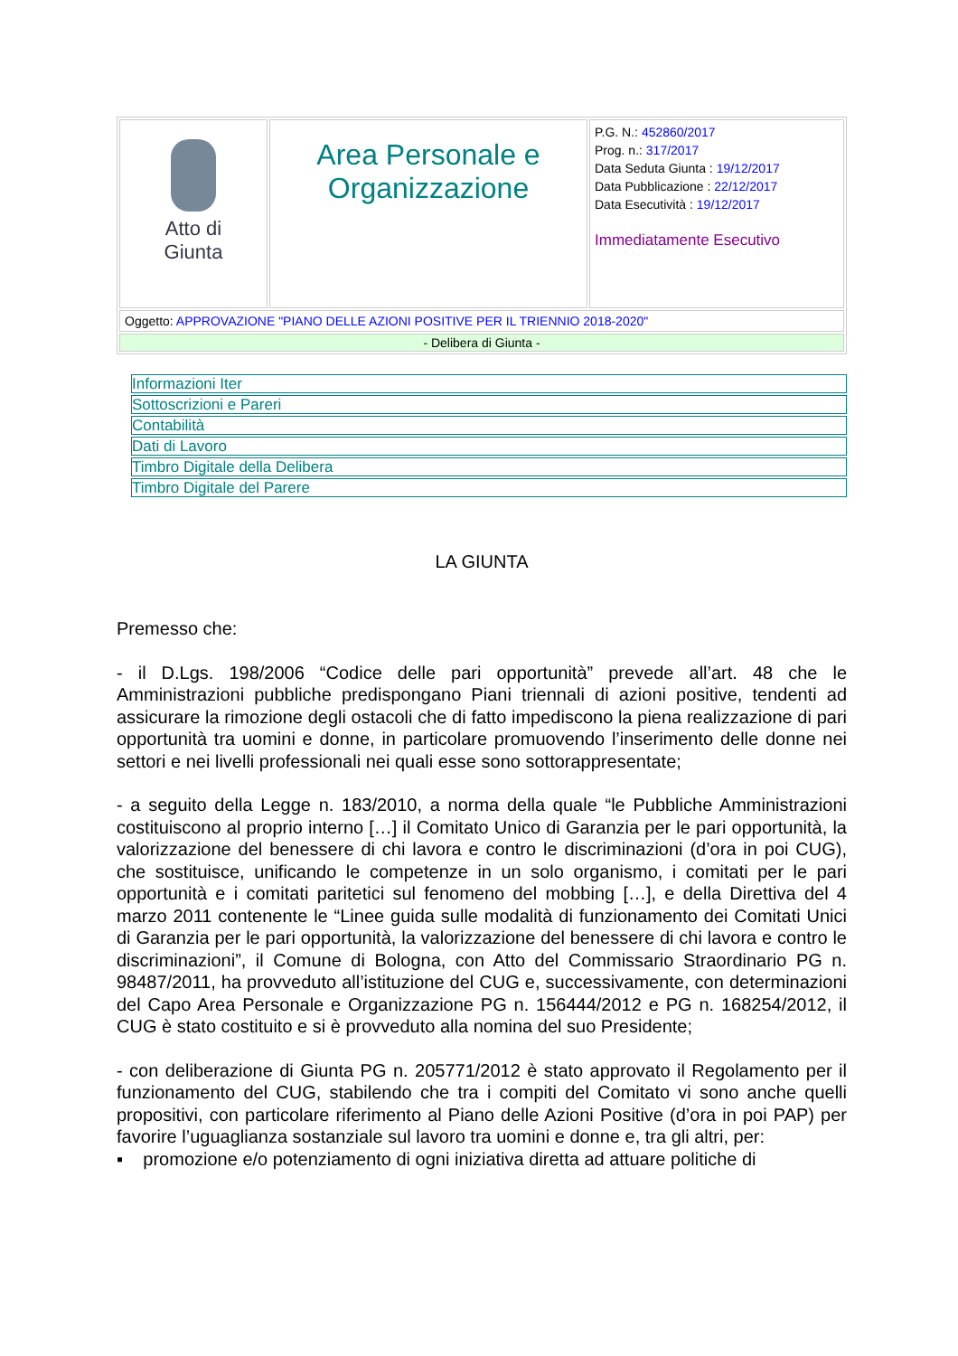| Atto di Giunta | Area Personale e Organizzazione | P.G. N.: 452860/2017 Prog. n.: 317/2017 Data Seduta Giunta : 19/12/2017 Data Pubblicazione : 22/12/2017 Data Esecutività : 19/12/2017 Immediatamente Esecutivo |
| Oggetto: APPROVAZIONE "PIANO DELLE AZIONI POSITIVE PER IL TRIENNIO 2018-2020" | | |
| - Delibera di Giunta - | | |
Informazioni Iter
Sottoscrizioni e Pareri
Contabilità
Dati di Lavoro
Timbro Digitale della Delibera
Timbro Digitale del Parere
LA GIUNTA
Premesso che:
- il D.Lgs. 198/2006 “Codice delle pari opportunità” prevede all’art. 48 che le Amministrazioni pubbliche predispongano Piani triennali di azioni positive, tendenti ad assicurare la rimozione degli ostacoli che di fatto impediscono la piena realizzazione di pari opportunità tra uomini e donne, in particolare promuovendo l’inserimento delle donne nei settori e nei livelli professionali nei quali esse sono sottorappresentate;
- a seguito della Legge n. 183/2010, a norma della quale “le Pubbliche Amministrazioni costituiscono al proprio interno […] il Comitato Unico di Garanzia per le pari opportunità, la valorizzazione del benessere di chi lavora e contro le discriminazioni (d’ora in poi CUG), che sostituisce, unificando le competenze in un solo organismo, i comitati per le pari opportunità e i comitati paritetici sul fenomeno del mobbing […], e della Direttiva del 4 marzo 2011 contenente le “Linee guida sulle modalità di funzionamento dei Comitati Unici di Garanzia per le pari opportunità, la valorizzazione del benessere di chi lavora e contro le discriminazioni”, il Comune di Bologna, con Atto del Commissario Straordinario PG n. 98487/2011, ha provveduto all’istituzione del CUG e, successivamente, con determinazioni del Capo Area Personale e Organizzazione PG n. 156444/2012 e PG n. 168254/2012, il CUG è stato costituito e si è provveduto alla nomina del suo Presidente;
- con deliberazione di Giunta PG n. 205771/2012 è stato approvato il Regolamento per il funzionamento del CUG, stabilendo che tra i compiti del Comitato vi sono anche quelli propositivi, con particolare riferimento al Piano delle Azioni Positive (d’ora in poi PAP) per favorire l’uguaglianza sostanziale sul lavoro tra uomini e donne e, tra gli altri, per:
▪ promozione e/o potenziamento di ogni iniziativa diretta ad attuare politiche di